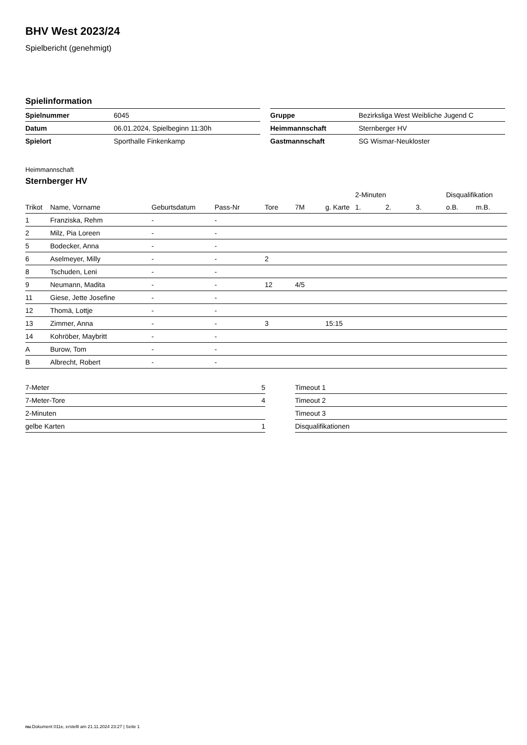BHV West 2023/24
Spielbericht (genehmigt)
Spielinformation
| Spielnummer | 6045 |
| Datum | 06.01.2024, Spielbeginn 11:30h |
| Spielort | Sporthalle Finkenkamp |
| Gruppe | Bezirksliga West Weibliche Jugend C |
| Heimmannschaft | Sternberger HV |
| Gastmannschaft | SG Wismar-Neukloster |
Heimmannschaft
Sternberger HV
| | | | | | | | 2-Minuten | | | Disqualifikation | |
| --- | --- | --- | --- | --- | --- | --- | --- | --- | --- | --- | --- |
| Trikot | Name, Vorname | Geburtsdatum | Pass-Nr | Tore | 7M | g. Karte | 1. | 2. | 3. | o.B. | m.B. |
| 1 | Franziska, Rehm | - | - | | | | | | | | |
| 2 | Milz, Pia Loreen | - | - | | | | | | | | |
| 5 | Bodecker, Anna | - | - | | | | | | | | |
| 6 | Aselmeyer, Milly | - | - | 2 | | | | | | | |
| 8 | Tschuden, Leni | - | - | | | | | | | | |
| 9 | Neumann, Madita | - | - | 12 | 4/5 | | | | | | |
| 11 | Giese, Jette Josefine | - | - | | | | | | | | |
| 12 | Thomä, Lottje | - | - | | | | | | | | |
| 13 | Zimmer, Anna | - | - | 3 | | 15:15 | | | | | |
| 14 | Kohröber, Maybritt | - | - | | | | | | | | |
| A | Burow, Tom | - | - | | | | | | | | |
| B | Albrecht, Robert | - | - | | | | | | | | |
| 7-Meter | 5 |
| 7-Meter-Tore | 4 |
| 2-Minuten | |
| gelbe Karten | 1 |
| Timeout 1 |
| Timeout 2 |
| Timeout 3 |
| Disqualifikationen |
nu.Dokument 011e, erstellt am 21.11.2024 23:27 | Seite 1